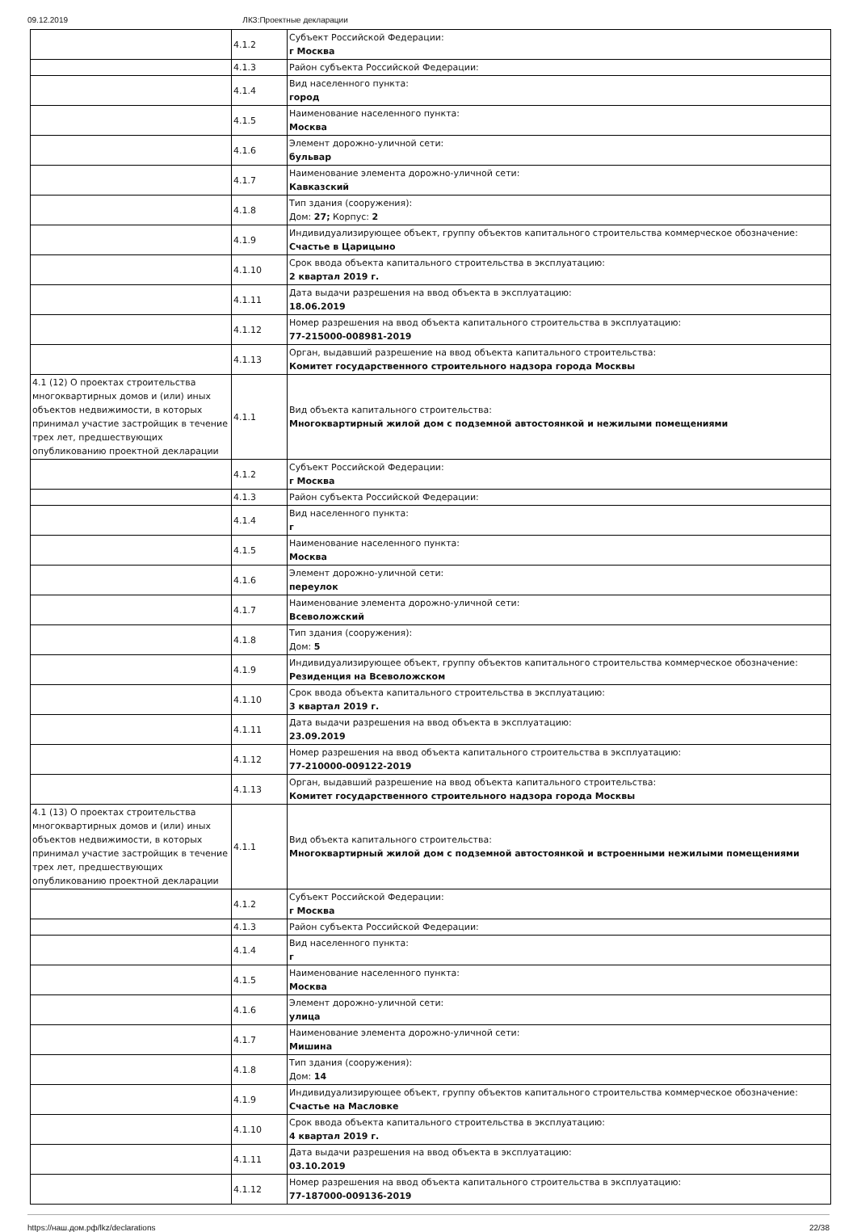09.12.2019 ЛКЗ:Проектные декларации
| | 4.1.2 | Субъект Российской Федерации: г Москва |
| | 4.1.3 | Район субъекта Российской Федерации: |
| | 4.1.4 | Вид населенного пункта: город |
| | 4.1.5 | Наименование населенного пункта: Москва |
| | 4.1.6 | Элемент дорожно-уличной сети: бульвар |
| | 4.1.7 | Наименование элемента дорожно-уличной сети: Кавказский |
| | 4.1.8 | Тип здания (сооружения): Дом: 27; Корпус: 2 |
| | 4.1.9 | Индивидуализирующее объект, группу объектов капитального строительства коммерческое обозначение: Счастье в Царицыно |
| | 4.1.10 | Срок ввода объекта капитального строительства в эксплуатацию: 2 квартал 2019 г. |
| | 4.1.11 | Дата выдачи разрешения на ввод объекта в эксплуатацию: 18.06.2019 |
| | 4.1.12 | Номер разрешения на ввод объекта капитального строительства в эксплуатацию: 77-215000-008981-2019 |
| | 4.1.13 | Орган, выдавший разрешение на ввод объекта капитального строительства: Комитет государственного строительного надзора города Москвы |
| 4.1 (12) О проектах строительства многоквартирных домов и (или) иных объектов недвижимости, в которых принимал участие застройщик в течение трех лет, предшествующих опубликованию проектной декларации | 4.1.1 | Вид объекта капитального строительства: Многоквартирный жилой дом с подземной автостоянкой и нежилыми помещениями |
| | 4.1.2 | Субъект Российской Федерации: г Москва |
| | 4.1.3 | Район субъекта Российской Федерации: |
| | 4.1.4 | Вид населенного пункта: г |
| | 4.1.5 | Наименование населенного пункта: Москва |
| | 4.1.6 | Элемент дорожно-уличной сети: переулок |
| | 4.1.7 | Наименование элемента дорожно-уличной сети: Всеволожский |
| | 4.1.8 | Тип здания (сооружения): Дом: 5 |
| | 4.1.9 | Индивидуализирующее объект, группу объектов капитального строительства коммерческое обозначение: Резиденция на Всеволожском |
| | 4.1.10 | Срок ввода объекта капитального строительства в эксплуатацию: 3 квартал 2019 г. |
| | 4.1.11 | Дата выдачи разрешения на ввод объекта в эксплуатацию: 23.09.2019 |
| | 4.1.12 | Номер разрешения на ввод объекта капитального строительства в эксплуатацию: 77-210000-009122-2019 |
| | 4.1.13 | Орган, выдавший разрешение на ввод объекта капитального строительства: Комитет государственного строительного надзора города Москвы |
| 4.1 (13) О проектах строительства многоквартирных домов и (или) иных объектов недвижимости, в которых принимал участие застройщик в течение трех лет, предшествующих опубликованию проектной декларации | 4.1.1 | Вид объекта капитального строительства: Многоквартирный жилой дом с подземной автостоянкой и встроенными нежилыми помещениями |
| | 4.1.2 | Субъект Российской Федерации: г Москва |
| | 4.1.3 | Район субъекта Российской Федерации: |
| | 4.1.4 | Вид населенного пункта: г |
| | 4.1.5 | Наименование населенного пункта: Москва |
| | 4.1.6 | Элемент дорожно-уличной сети: улица |
| | 4.1.7 | Наименование элемента дорожно-уличной сети: Мишина |
| | 4.1.8 | Тип здания (сооружения): Дом: 14 |
| | 4.1.9 | Индивидуализирующее объект, группу объектов капитального строительства коммерческое обозначение: Счастье на Масловке |
| | 4.1.10 | Срок ввода объекта капитального строительства в эксплуатацию: 4 квартал 2019 г. |
| | 4.1.11 | Дата выдачи разрешения на ввод объекта в эксплуатацию: 03.10.2019 |
| | 4.1.12 | Номер разрешения на ввод объекта капитального строительства в эксплуатацию: 77-187000-009136-2019 |
https://наш.дом.рф/lkz/declarations 22/38